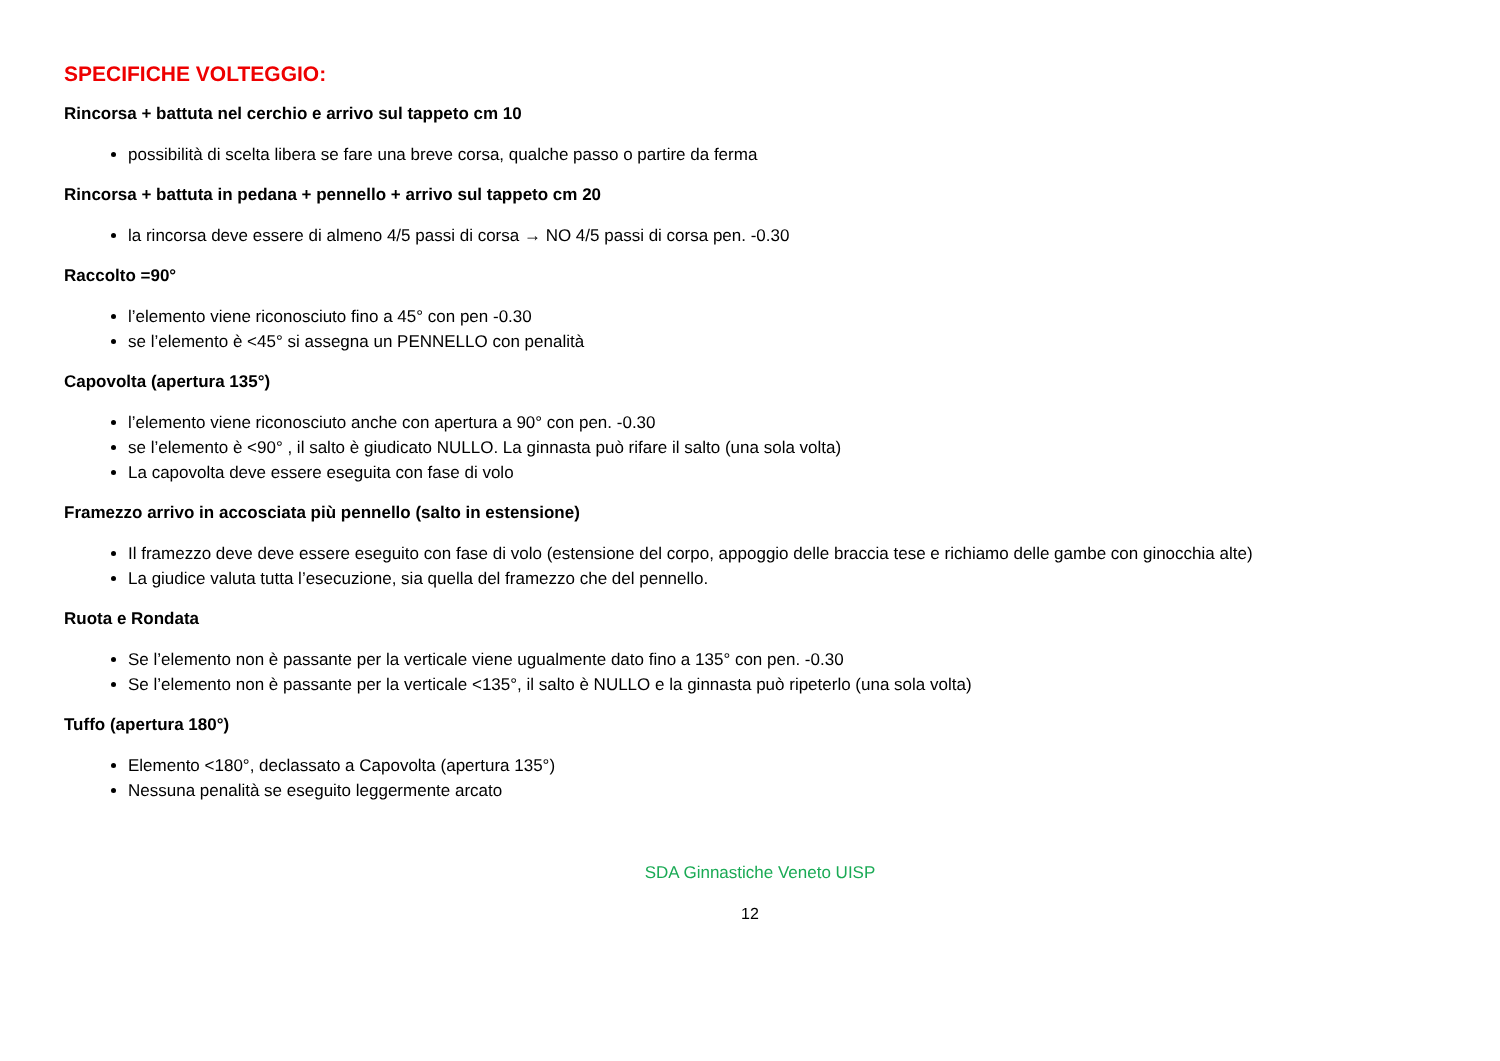SPECIFICHE VOLTEGGIO:
Rincorsa + battuta nel cerchio e arrivo sul tappeto cm 10
possibilità di scelta libera se fare una breve corsa, qualche passo o partire da ferma
Rincorsa + battuta in pedana + pennello + arrivo sul tappeto cm 20
la rincorsa deve essere di almeno 4/5 passi di corsa → NO 4/5 passi di corsa pen. -0.30
Raccolto =90°
l’elemento viene riconosciuto fino a 45° con pen -0.30
se l’elemento è <45° si assegna un PENNELLO con penalità
Capovolta (apertura 135°)
l’elemento viene riconosciuto anche con apertura a 90° con pen. -0.30
se l’elemento è <90° , il salto è giudicato NULLO. La ginnasta può rifare il salto (una sola volta)
La capovolta deve essere eseguita con fase di volo
Framezzo arrivo in accosciata più pennello (salto in estensione)
Il framezzo deve deve essere eseguito con fase di volo (estensione del corpo, appoggio delle braccia tese e richiamo delle gambe con ginocchia alte)
La giudice valuta tutta l’esecuzione, sia quella del framezzo che del pennello.
Ruota e Rondata
Se l’elemento non è passante per la verticale viene ugualmente dato fino a 135° con pen. -0.30
Se l’elemento non è passante per la verticale <135°, il salto è NULLO e la ginnasta può ripeterlo (una sola volta)
Tuffo (apertura 180°)
Elemento <180°, declassato a Capovolta (apertura 135°)
Nessuna penalità se eseguito leggermente arcato
SDA Ginnastiche Veneto UISP
12